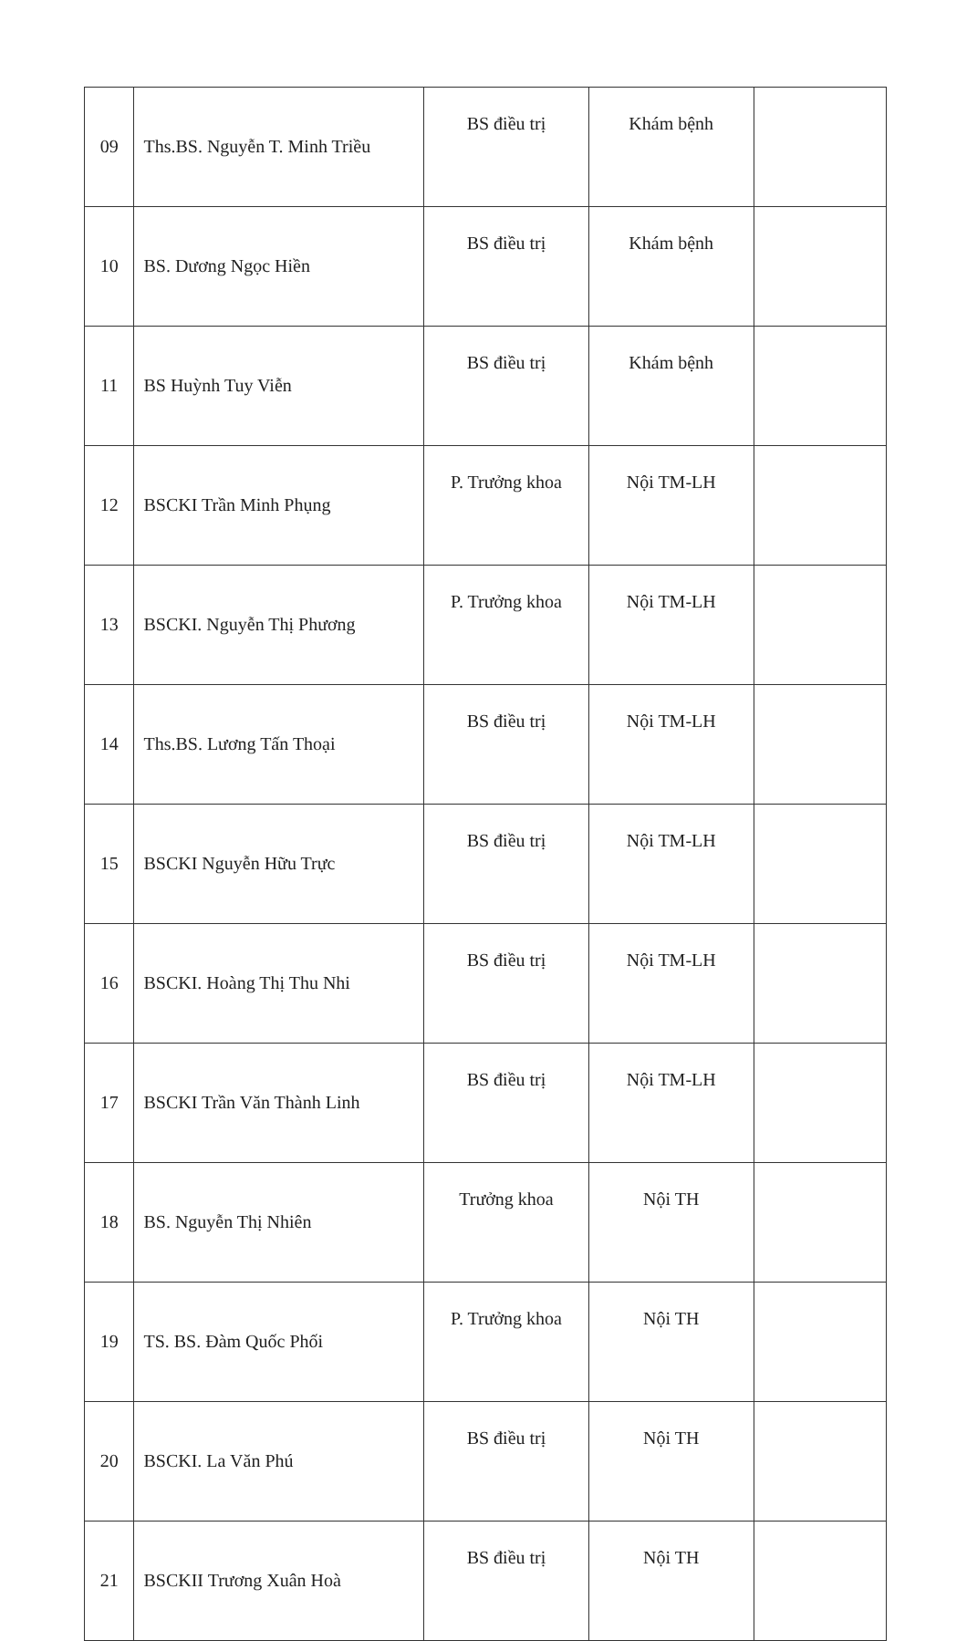| 09 | Ths.BS. Nguyễn T. Minh Triều | BS điều trị | Khám bệnh | |
| 10 | BS. Dương Ngọc Hiền | BS điều trị | Khám bệnh | |
| 11 | BS Huỳnh Tuy Viễn | BS điều trị | Khám bệnh | |
| 12 | BSCKI Trần Minh Phụng | P. Trưởng khoa | Nội TM-LH | |
| 13 | BSCKI. Nguyễn Thị Phương | P. Trưởng khoa | Nội TM-LH | |
| 14 | Ths.BS. Lương Tấn Thoại | BS điều trị | Nội TM-LH | |
| 15 | BSCKI Nguyễn Hữu Trực | BS điều trị | Nội TM-LH | |
| 16 | BSCKI. Hoàng Thị Thu Nhi | BS điều trị | Nội TM-LH | |
| 17 | BSCKI Trần Văn Thành Linh | BS điều trị | Nội TM-LH | |
| 18 | BS. Nguyễn Thị Nhiên | Trưởng khoa | Nội TH | |
| 19 | TS. BS. Đàm Quốc Phối | P. Trưởng khoa | Nội TH | |
| 20 | BSCKI. La Văn Phú | BS điều trị | Nội TH | |
| 21 | BSCKII Trương Xuân Hoà | BS điều trị | Nội TH | |